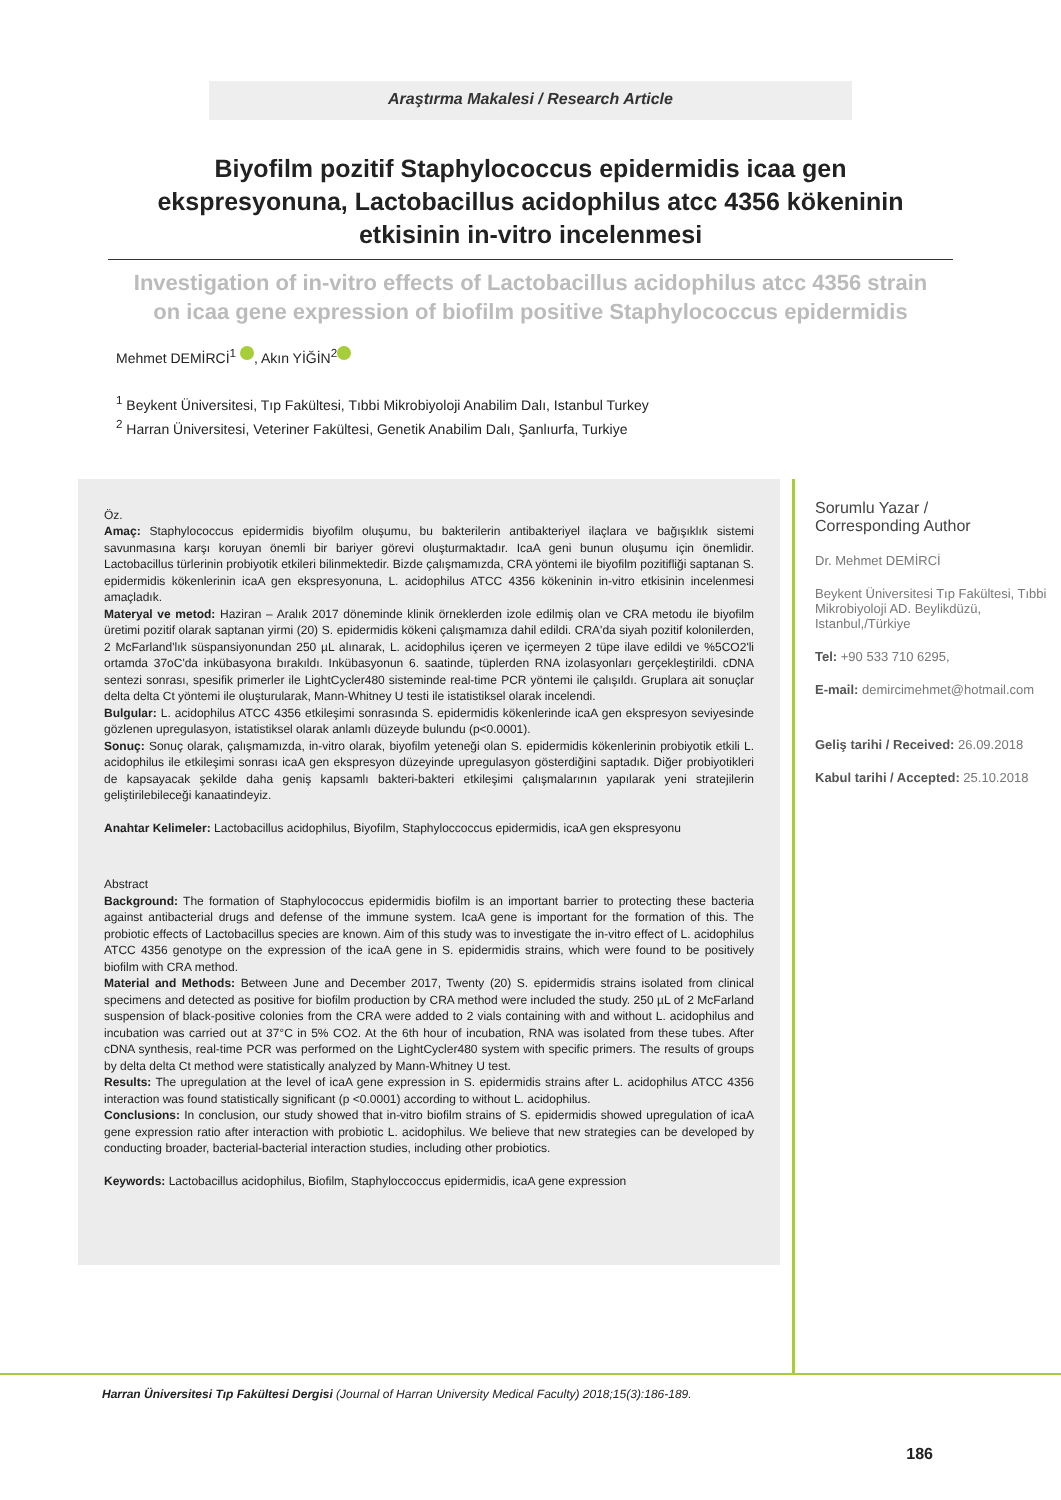Araştırma Makalesi / Research Article
Biyofilm pozitif Staphylococcus epidermidis icaa gen ekspresyonuna, Lactobacillus acidophilus atcc 4356 kökeninin etkisinin in-vitro incelenmesi
Investigation of in-vitro effects of Lactobacillus acidophilus atcc 4356 strain on icaa gene expression of biofilm positive Staphylococcus epidermidis
Mehmet DEMİRCİ<sup>1</sup> , Akın YİĞİN<sup>2</sup>
<sup>1</sup> Beykent Üniversitesi, Tıp Fakültesi, Tıbbi Mikrobiyoloji Anabilim Dalı, Istanbul Turkey
<sup>2</sup> Harran Üniversitesi, Veteriner Fakültesi, Genetik Anabilim Dalı, Şanlıurfa, Turkiye
Öz.
Amaç: Staphylococcus epidermidis biyofilm oluşumu, bu bakterilerin antibakteriyel ilaçlara ve bağışıklık sistemi savunmasına karşı koruyan önemli bir bariyer görevi oluşturmaktadır. IcaA geni bunun oluşumu için önemlidir. Lactobacillus türlerinin probiyotik etkileri bilinmektedir. Bizde çalışmamızda, CRA yöntemi ile biyofilm pozitifliği saptanan S. epidermidis kökenlerinin icaA gen ekspresyonuna, L. acidophilus ATCC 4356 kökeninin in-vitro etkisinin incelenmesi amaçladık.
Materyal ve metod: Haziran – Aralık 2017 döneminde klinik örneklerden izole edilmiş olan ve CRA metodu ile biyofilm üretimi pozitif olarak saptanan yirmi (20) S. epidermidis kökeni çalışmamıza dahil edildi. CRA'da siyah pozitif kolonilerden, 2 McFarland'lık süspansiyonundan 250 µL alınarak, L. acidophilus içeren ve içermeyen 2 tüpe ilave edildi ve %5CO2'li ortamda 37oC'da inkübasyona bırakıldı. Inkübasyonun 6. saatinde, tüplerden RNA izolasyonları gerçekleştirildi. cDNA sentezi sonrası, spesifik primerler ile LightCycler480 sisteminde real-time PCR yöntemi ile çalışıldı. Gruplara ait sonuçlar delta delta Ct yöntemi ile oluşturularak, Mann-Whitney U testi ile istatistiksel olarak incelendi.
Bulgular: L. acidophilus ATCC 4356 etkileşimi sonrasında S. epidermidis kökenlerinde icaA gen ekspresyon seviyesinde gözlenen upregulasyon, istatistiksel olarak anlamlı düzeyde bulundu (p<0.0001).
Sonuç: Sonuç olarak, çalışmamızda, in-vitro olarak, biyofilm yeteneği olan S. epidermidis kökenlerinin probiyotik etkili L. acidophilus ile etkileşimi sonrası icaA gen ekspresyon düzeyinde upregulasyon gösterdiğini saptadık. Diğer probiyotikleri de kapsayacak şekilde daha geniş kapsamlı bakteri-bakteri etkileşimi çalışmalarının yapılarak yeni stratejilerin geliştirilebileceği kanaatindeyiz.
Anahtar Kelimeler: Lactobacillus acidophilus, Biyofilm, Staphyloccoccus epidermidis, icaA gen ekspresyonu
Abstract
Background: The formation of Staphylococcus epidermidis biofilm is an important barrier to protecting these bacteria against antibacterial drugs and defense of the immune system. IcaA gene is important for the formation of this. The probiotic effects of Lactobacillus species are known. Aim of this study was to investigate the in-vitro effect of L. acidophilus ATCC 4356 genotype on the expression of the icaA gene in S. epidermidis strains, which were found to be positively biofilm with CRA method.
Material and Methods: Between June and December 2017, Twenty (20) S. epidermidis strains isolated from clinical specimens and detected as positive for biofilm production by CRA method were included the study. 250 µL of 2 McFarland suspension of black-positive colonies from the CRA were added to 2 vials containing with and without L. acidophilus and incubation was carried out at 37°C in 5% CO2. At the 6th hour of incubation, RNA was isolated from these tubes. After cDNA synthesis, real-time PCR was performed on the LightCycler480 system with specific primers. The results of groups by delta delta Ct method were statistically analyzed by Mann-Whitney U test.
Results: The upregulation at the level of icaA gene expression in S. epidermidis strains after L. acidophilus ATCC 4356 interaction was found statistically significant (p <0.0001) according to without L. acidophilus.
Conclusions: In conclusion, our study showed that in-vitro biofilm strains of S. epidermidis showed upregulation of icaA gene expression ratio after interaction with probiotic L. acidophilus. We believe that new strategies can be developed by conducting broader, bacterial-bacterial interaction studies, including other probiotics.
Keywords: Lactobacillus acidophilus, Biofilm, Staphyloccoccus epidermidis, icaA gene expression
Sorumlu Yazar /
Corresponding Author
Dr. Mehmet DEMİRCİ
Beykent Üniversitesi Tıp Fakültesi, Tıbbi Mikrobiyoloji AD. Beylikdüzü, Istanbul,/Türkiye
Tel: +90 533 710 6295,
E-mail: demircimehmet@hotmail.com
Geliş tarihi / Received: 26.09.2018
Kabul tarihi / Accepted: 25.10.2018
Harran Üniversitesi Tıp Fakültesi Dergisi (Journal of Harran University Medical Faculty) 2018;15(3):186-189.
186